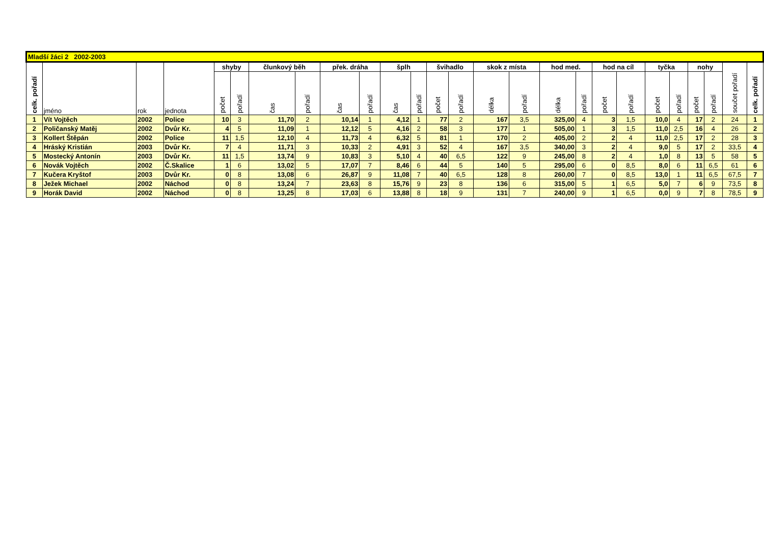| Mladší žáci 2 2002-2003 | | | | | | | | | | | | | | | | | | | | | | | | | |
| celk. pořadí | jméno | rok | jednota | shyby | | člunkový běh | | přek. dráha | | šplh | | švihadlo | | skok z místa | | hod med. | | hod na cíl | | tyčka | | nohy | | součet pořadí | celk. pořadí |
| | | | | počet | pořadí | čas | pořadí | čas | pořadí | čas | pořadí | počet | pořadí | délka | pořadí | délka | pořadí | počet | pořadí | počet | pořadí | počet | pořadí | | |
| 1 | Vít Vojtěch | 2002 | Police | 10 | 3 | 11,70 | 2 | 10,14 | 1 | 4,12 | 1 | 77 | 2 | 167 | 3,5 | 325,00 | 4 | 3 | 1,5 | 10,0 | 4 | 17 | 2 | 24 | 1 |
| 2 | Poličanský Matěj | 2002 | Dvůr Kr. | 4 | 5 | 11,09 | 1 | 12,12 | 5 | 4,16 | 2 | 58 | 3 | 177 | 1 | 505,00 | 1 | 3 | 1,5 | 11,0 | 2,5 | 16 | 4 | 26 | 2 |
| 3 | Kollert Štěpán | 2002 | Police | 11 | 1,5 | 12,10 | 4 | 11,73 | 4 | 6,32 | 5 | 81 | 1 | 170 | 2 | 405,00 | 2 | 2 | 4 | 11,0 | 2,5 | 17 | 2 | 28 | 3 |
| 4 | Hráský Kristián | 2003 | Dvůr Kr. | 7 | 4 | 11,71 | 3 | 10,33 | 2 | 4,91 | 3 | 52 | 4 | 167 | 3,5 | 340,00 | 3 | 2 | 4 | 9,0 | 5 | 17 | 2 | 33,5 | 4 |
| 5 | Mostecký Antonín | 2003 | Dvůr Kr. | 11 | 1,5 | 13,74 | 9 | 10,83 | 3 | 5,10 | 4 | 40 | 6,5 | 122 | 9 | 245,00 | 8 | 2 | 4 | 1,0 | 8 | 13 | 5 | 58 | 5 |
| 6 | Novák Vojtěch | 2002 | Č.Skalice | 1 | 6 | 13,02 | 5 | 17,07 | 7 | 8,46 | 6 | 44 | 5 | 140 | 5 | 295,00 | 6 | 0 | 8,5 | 8,0 | 6 | 11 | 6,5 | 61 | 6 |
| 7 | Kučera Kryštof | 2003 | Dvůr Kr. | 0 | 8 | 13,08 | 6 | 26,87 | 9 | 11,08 | 7 | 40 | 6,5 | 128 | 8 | 260,00 | 7 | 0 | 8,5 | 13,0 | 1 | 11 | 6,5 | 67,5 | 7 |
| 8 | Ježek Michael | 2002 | Náchod | 0 | 8 | 13,24 | 7 | 23,63 | 8 | 15,76 | 9 | 23 | 8 | 136 | 6 | 315,00 | 5 | 1 | 6,5 | 5,0 | 7 | 6 | 9 | 73,5 | 8 |
| 9 | Horák David | 2002 | Náchod | 0 | 8 | 13,25 | 8 | 17,03 | 6 | 13,88 | 8 | 18 | 9 | 131 | 7 | 240,00 | 9 | 1 | 6,5 | 0,0 | 9 | 7 | 8 | 78,5 | 9 |